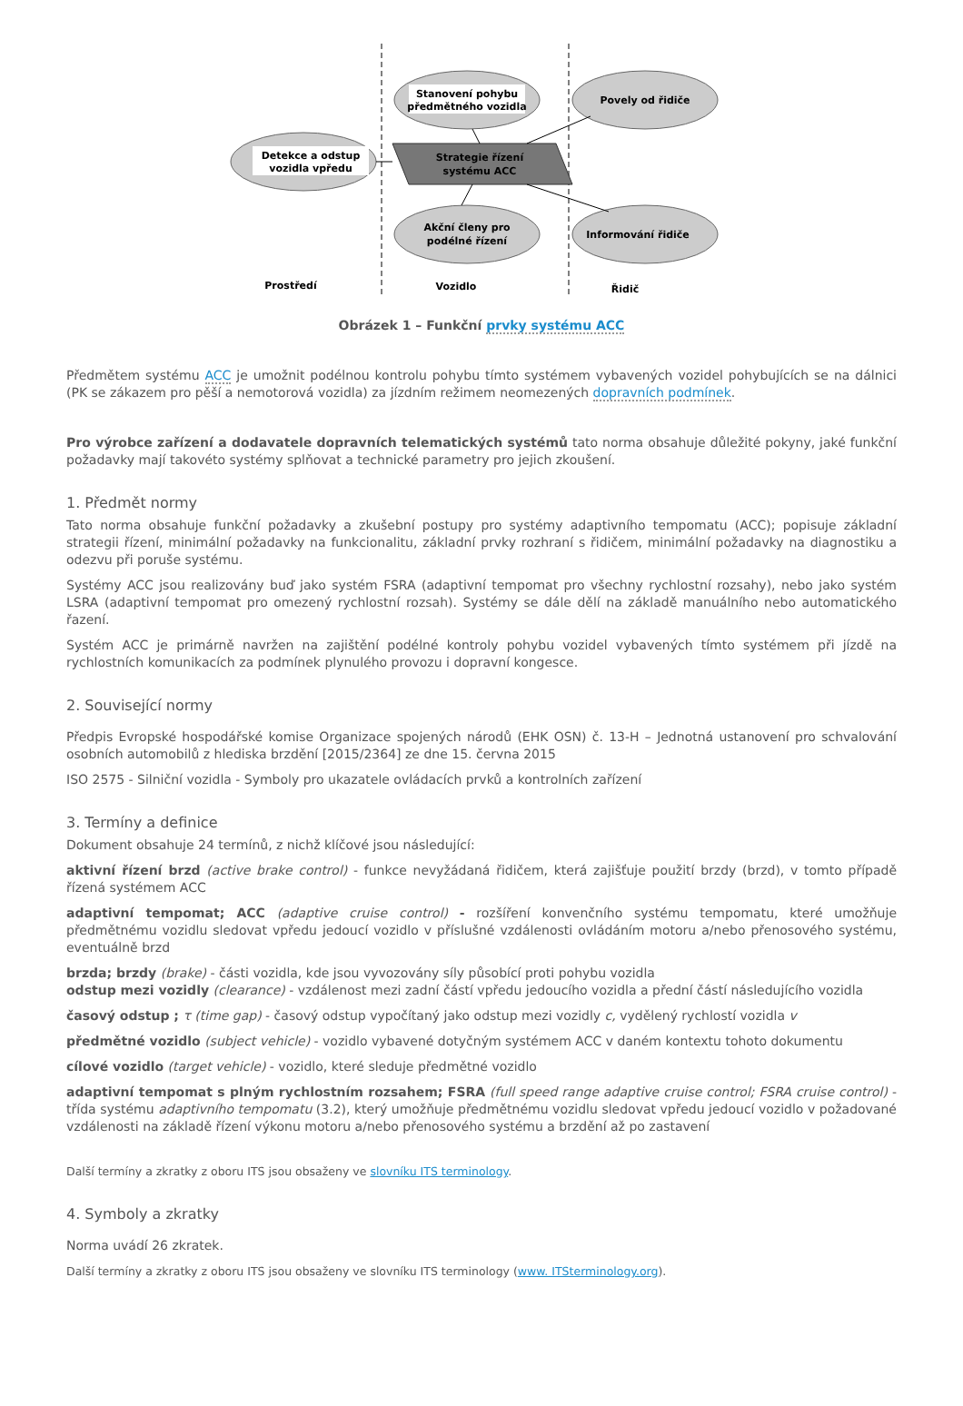Detekce a odstup
vozidla vpředu
Stanovení pohybu
předmětného vozidla
Povely od řidiče
Strategie řízení
systému ACC
Akční členy pro
podélné řízení
Informování řidiče
Prostředí
Vozidlo
Řidič
Obrázek 1 – Funkční prvky systému ACC
Předmětem systému ACC je umožnit podélnou kontrolu pohybu tímto systémem vybavených vozidel pohybujících se na dálnici (PK se zákazem pro pěší a nemotorová vozidla) za jízdním režimem neomezených dopravních podmínek.
Pro výrobce zařízení a dodavatele dopravních telematických systémů tato norma obsahuje důležité pokyny, jaké funkční požadavky mají takovéto systémy splňovat a technické parametry pro jejich zkoušení.
1. Předmět normy
Tato norma obsahuje funkční požadavky a zkušební postupy pro systémy adaptivního tempomatu (ACC); popisuje základní strategii řízení, minimální požadavky na funkcionalitu, základní prvky rozhraní s řidičem, minimální požadavky na diagnostiku a odezvu při poruše systému.
Systémy ACC jsou realizovány buď jako systém FSRA (adaptivní tempomat pro všechny rychlostní rozsahy), nebo jako systém LSRA (adaptivní tempomat pro omezený rychlostní rozsah). Systémy se dále dělí na základě manuálního nebo automatického řazení.
Systém ACC je primárně navržen na zajištění podélné kontroly pohybu vozidel vybavených tímto systémem při jízdě na rychlostních komunikacích za podmínek plynulého provozu i dopravní kongesce.
2. Související normy
Předpis Evropské hospodářské komise Organizace spojených národů (EHK OSN) č. 13-H – Jednotná ustanovení pro schvalování osobních automobilů z hlediska brzdění [2015/2364] ze dne 15. června 2015
ISO 2575 - Silniční vozidla - Symboly pro ukazatele ovládacích prvků a kontrolních zařízení
3. Termíny a definice
Dokument obsahuje 24 termínů, z nichž klíčové jsou následující:
aktivní řízení brzd (active brake control) - funkce nevyžádaná řidičem, která zajišťuje použití brzdy (brzd), v tomto případě řízená systémem ACC
adaptivní tempomat; ACC (adaptive cruise control) - rozšíření konvenčního systému tempomatu, které umožňuje předmětnému vozidlu sledovat vpředu jedoucí vozidlo v příslušné vzdálenosti ovládáním motoru a/nebo přenosového systému, eventuálně brzd
brzda; brzdy (brake) - části vozidla, kde jsou vyvozovány síly působící proti pohybu vozidla
odstup mezi vozidly (clearance) - vzdálenost mezi zadní částí vpředu jedoucího vozidla a přední částí následujícího vozidla
časový odstup ; τ (time gap) - časový odstup vypočítaný jako odstup mezi vozidly c, vydělený rychlostí vozidla v
předmětné vozidlo (subject vehicle) - vozidlo vybavené dotyčným systémem ACC v daném kontextu tohoto dokumentu
cílové vozidlo (target vehicle) - vozidlo, které sleduje předmětné vozidlo
adaptivní tempomat s plným rychlostním rozsahem; FSRA (full speed range adaptive cruise control; FSRA cruise control) - třída systému adaptivního tempomatu (3.2), který umožňuje předmětnému vozidlu sledovat vpředu jedoucí vozidlo v požadované vzdálenosti na základě řízení výkonu motoru a/nebo přenosového systému a brzdění až po zastavení
Další termíny a zkratky z oboru ITS jsou obsaženy ve slovníku ITS terminology.
4. Symboly a zkratky
Norma uvádí 26 zkratek.
Další termíny a zkratky z oboru ITS jsou obsaženy ve slovníku ITS terminology (www. ITSterminology.org).